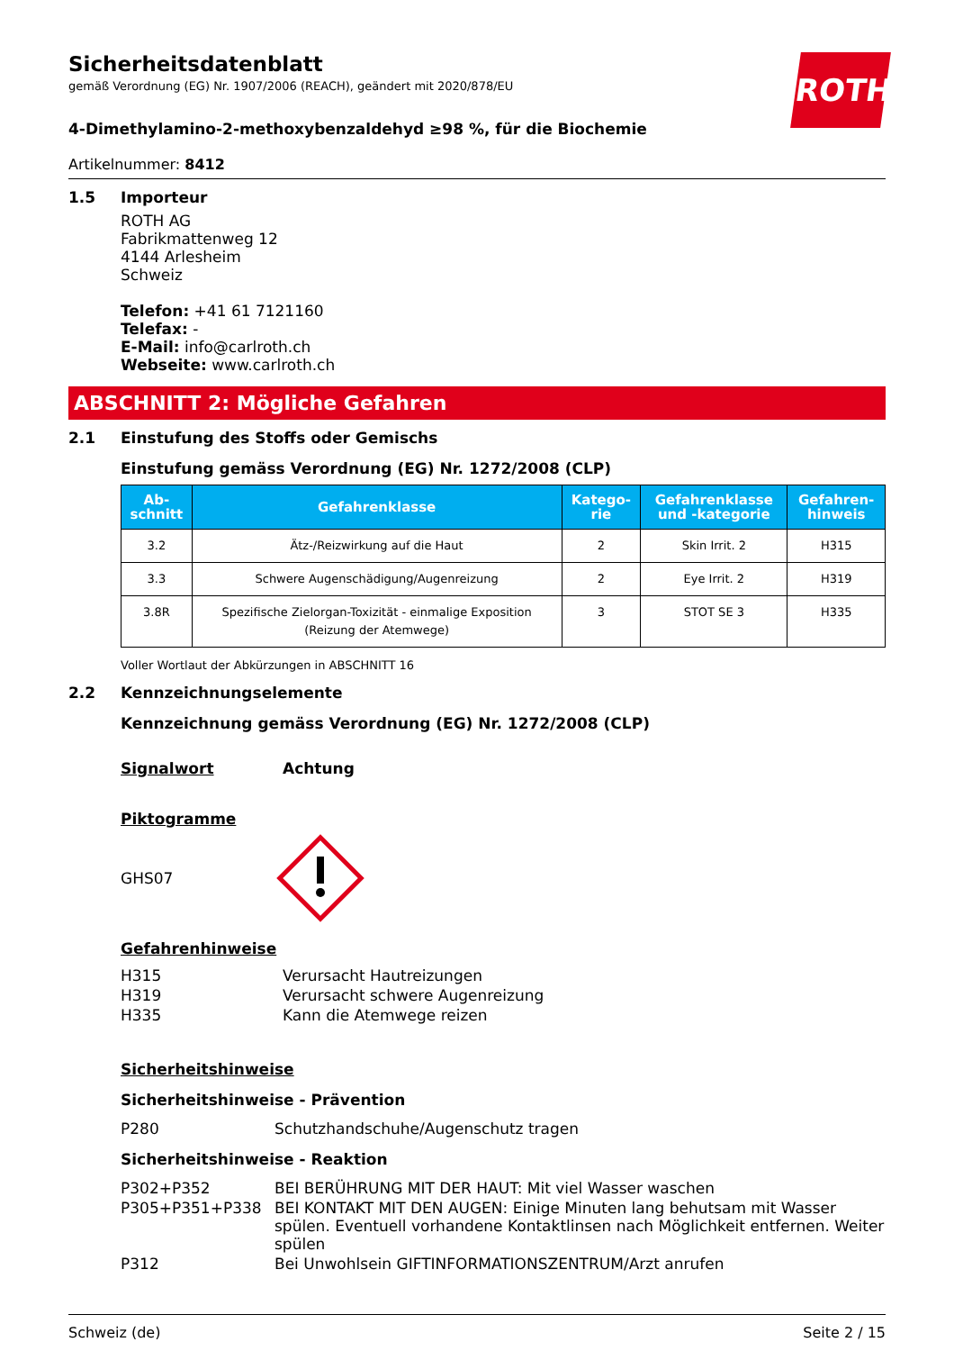ROTH
Sicherheitsdatenblatt
gemäß Verordnung (EG) Nr. 1907/2006 (REACH), geändert mit 2020/878/EU
4-Dimethylamino-2-methoxybenzaldehyd ≥98 %, für die Biochemie
Artikelnummer: 8412
1.5 Importeur
ROTH AG
Fabrikmattenweg 12
4144 Arlesheim
Schweiz
Telefon: +41 61 7121160
Telefax: -
E-Mail: info@carlroth.ch
Webseite: www.carlroth.ch
ABSCHNITT 2: Mögliche Gefahren
2.1 Einstufung des Stoffs oder Gemischs
Einstufung gemäss Verordnung (EG) Nr. 1272/2008 (CLP)
| Ab- schnitt | Gefahrenklasse | Katego- rie | Gefahrenklasse und -kategorie | Gefahren- hinweis |
| --- | --- | --- | --- | --- |
| 3.2 | Ätz-/Reizwirkung auf die Haut | 2 | Skin Irrit. 2 | H315 |
| 3.3 | Schwere Augenschädigung/Augenreizung | 2 | Eye Irrit. 2 | H319 |
| 3.8R | Spezifische Zielorgan-Toxizität - einmalige Exposition (Reizung der Atemwege) | 3 | STOT SE 3 | H335 |
Voller Wortlaut der Abkürzungen in ABSCHNITT 16
2.2 Kennzeichnungselemente
Kennzeichnung gemäss Verordnung (EG) Nr. 1272/2008 (CLP)
Signalwort Achtung
Piktogramme
GHS07
Gefahrenhinweise
H315 Verursacht Hautreizungen
H319 Verursacht schwere Augenreizung
H335 Kann die Atemwege reizen
Sicherheitshinweise
Sicherheitshinweise - Prävention
P280 Schutzhandschuhe/Augenschutz tragen
Sicherheitshinweise - Reaktion
P302+P352 BEI BERÜHRUNG MIT DER HAUT: Mit viel Wasser waschen
P305+P351+P338 BEI KONTAKT MIT DEN AUGEN: Einige Minuten lang behutsam mit Wasser spülen. Eventuell vorhandene Kontaktlinsen nach Möglichkeit entfernen. Weiter spülen
P312 Bei Unwohlsein GIFTINFORMATIONSZENTRUM/Arzt anrufen
Schweiz (de) Seite 2 / 15